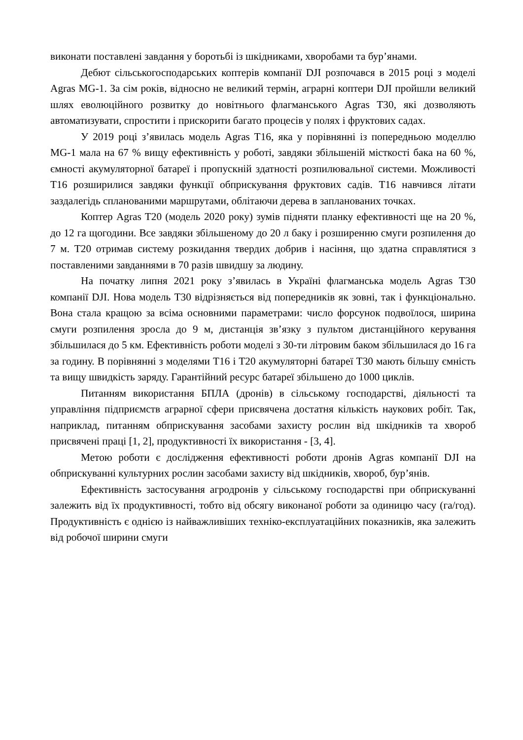виконати поставлені завдання у боротьбі із шкідниками, хворобами та бур’янами.
Дебют сільськогосподарських коптерів компанії DJI розпочався в 2015 році з моделі Agras MG-1. За сім років, відносно не великий термін, аграрні коптери DJI пройшли великий шлях еволюційного розвитку до новітнього флагманського Agras T30, які дозволяють автоматизувати, спростити і прискорити багато процесів у полях і фруктових садах.
У 2019 році з’явилась модель Agras T16, яка у порівнянні із попередньою моделлю MG-1 мала на 67 % вищу ефективність у роботі, завдяки збільшеній місткості бака на 60 %, ємності акумуляторної батареї і пропускній здатності розпилювальної системи. Можливості T16 розширилися завдяки функції обприскування фруктових садів. T16 навчився літати заздалегідь спланованими маршрутами, облітаючи дерева в запланованих точках.
Коптер Agras T20 (модель 2020 року) зумів підняти планку ефективності ще на 20 %, до 12 га щогодини. Все завдяки збільшеному до 20 л баку і розширенню смуги розпилення до 7 м. T20 отримав систему розкидання твердих добрив і насіння, що здатна справлятися з поставленими завданнями в 70 разів швидшу за людину.
На початку липня 2021 року з’явилась в Україні флагманська модель Agras T30 компанії DJI. Нова модель T30 відрізняється від попередників як зовні, так і функціонально. Вона стала кращою за всіма основними параметрами: число форсунок подвоїлося, ширина смуги розпилення зросла до 9 м, дистанція зв’язку з пультом дистанційного керування збільшилася до 5 км. Ефективність роботи моделі з 30-ти літровим баком збільшилася до 16 га за годину. В порівнянні з моделями T16 і T20 акумуляторні батареї T30 мають більшу ємність та вищу швидкість заряду. Гарантійний ресурс батареї збільшено до 1000 циклів.
Питанням використання БПЛА (дронів) в сільському господарстві, діяльності та управління підприємств аграрної сфери присвячена достатня кількість наукових робіт. Так, наприклад, питанням обприскування засобами захисту рослин від шкідників та хвороб присвячені праці [1, 2], продуктивності їх використання - [3, 4].
Метою роботи є дослідження ефективності роботи дронів Agras компанії DJI на обприскуванні культурних рослин засобами захисту від шкідників, хвороб, бур’янів.
Ефективність застосування агродронів у сільському господарстві при обприскуванні залежить від їх продуктивності, тобто від обсягу виконаної роботи за одиницю часу (га/год). Продуктивність є однією із найважливіших техніко-експлуатаційних показників, яка залежить від робочої ширини смуги